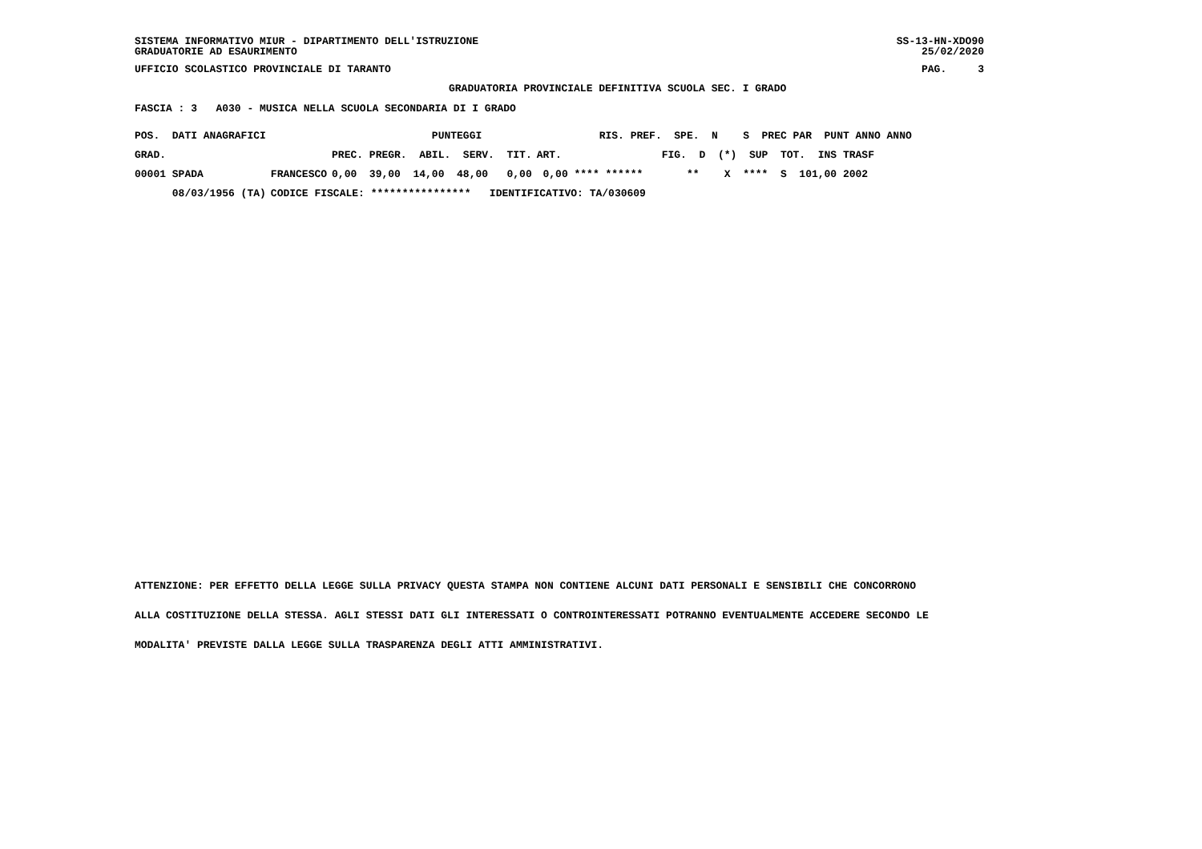SISTEMA INFORMATIVO MIUR - DIPARTIMENTO DELL'ISTRUZIONE GRADUATORIE AD ESAURIMENTO SS-13-HN-XDO90 25/02/2020
UFFICIO SCOLASTICO PROVINCIALE DI TARANTO PAG. 3
GRADUATORIA PROVINCIALE DEFINITIVA SCUOLA SEC. I GRADO
FASCIA : 3 A030 - MUSICA NELLA SCUOLA SECONDARIA DI I GRADO
| POS. DATI ANAGRAFICI | | PUNTEGGI | RIS. PREF. SPE. N S PREC PAR PUNT ANNO ANNO |
| --- | --- | --- | --- |
| GRAD. | | PREC. PREGR. ABIL. SERV. TIT. | ART. FIG. D (*) SUP TOT. INS TRASF |
| 00001 SPADA | FRANCESCO | 0,00 39,00 14,00 48,00 0,00 | 0,00 **** ****** ** X **** S 101,00 2002 |
| 08/03/1956 (TA) | CODICE FISCALE: **************** IDENTIFICATIVO: TA/030609 | | |
ATTENZIONE: PER EFFETTO DELLA LEGGE SULLA PRIVACY QUESTA STAMPA NON CONTIENE ALCUNI DATI PERSONALI E SENSIBILI CHE CONCORRONO ALLA COSTITUZIONE DELLA STESSA. AGLI STESSI DATI GLI INTERESSATI O CONTROINTERESSATI POTRANNO EVENTUALMENTE ACCEDERE SECONDO LE MODALITA' PREVISTE DALLA LEGGE SULLA TRASPARENZA DEGLI ATTI AMMINISTRATIVI.